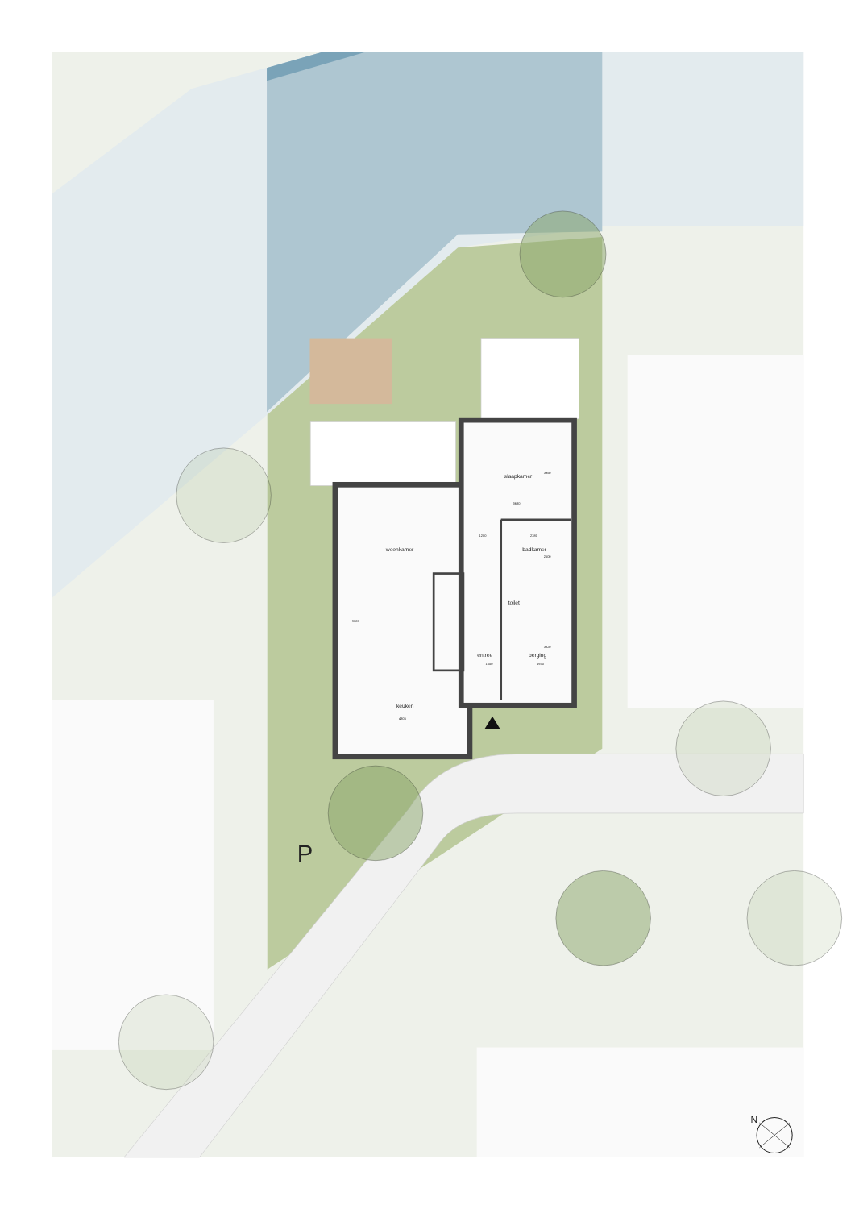slaapkamer
3350
3680
1200
2380
badkamer
2600
woonkamer
9320
toilet
entree
berging
3820
1650
1930
keuken
4306
P
N